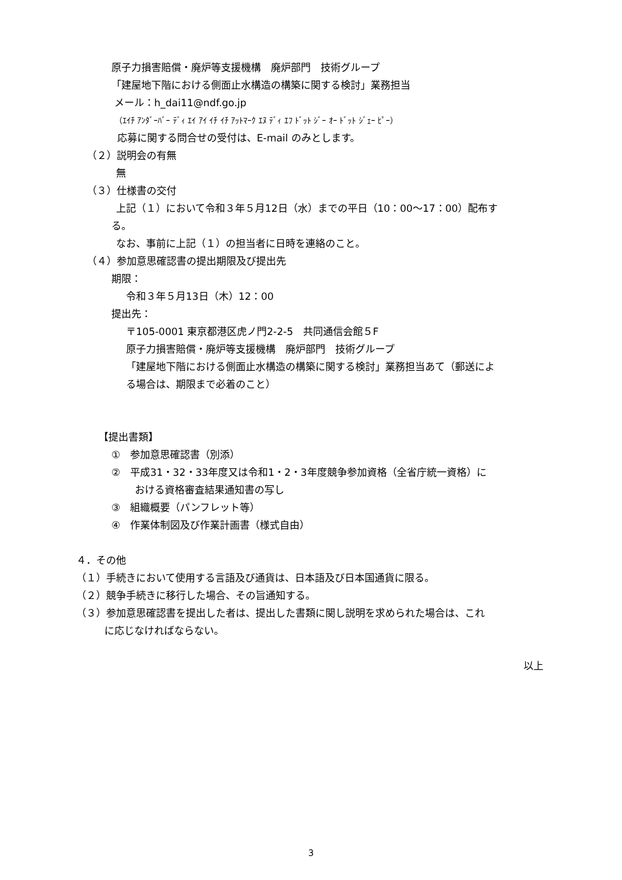原子力損害賠償・廃炉等支援機構　廃炉部門　技術グループ
「建屋地下階における側面止水構造の構築に関する検討」業務担当
メール：h_dai11@ndf.go.jp
（ｴｲﾁ ｱﾝﾀﾞｰﾊﾞｰ ﾃﾞｨ ｴｲ ｱｲ ｲﾁ ｲﾁ ｱｯﾄﾏｰｸ ｴﾇ ﾃﾞｨ ｴﾌ ﾄﾞｯﾄ ｼﾞｰ ｵｰ ﾄﾞｯﾄ ｼﾞｪｰ ﾋﾟｰ）
応募に関する問合せの受付は、E-mail のみとします。
（２）説明会の有無
無
（３）仕様書の交付
上記（１）において令和３年５月12日（水）までの平日（10：00～17：00）配布す
る。
なお、事前に上記（１）の担当者に日時を連絡のこと。
（４）参加意思確認書の提出期限及び提出先
期限：
令和３年５月13日（木）12：00
提出先：
〒105-0001 東京都港区虎ノ門2-2-5　共同通信会館５F
原子力損害賠償・廃炉等支援機構　廃炉部門　技術グループ
「建屋地下階における側面止水構造の構築に関する検討」業務担当あて（郵送によ
る場合は、期限まで必着のこと）
【提出書類】
①　参加意思確認書（別添）
②　平成31・32・33年度又は令和1・2・3年度競争参加資格（全省庁統一資格）に
おける資格審査結果通知書の写し
③　組織概要（パンフレット等）
④　作業体制図及び作業計画書（様式自由）
４．その他
（１）手続きにおいて使用する言語及び通貨は、日本語及び日本国通貨に限る。
（２）競争手続きに移行した場合、その旨通知する。
（３）参加意思確認書を提出した者は、提出した書類に関し説明を求められた場合は、これ
に応じなければならない。
以上
3